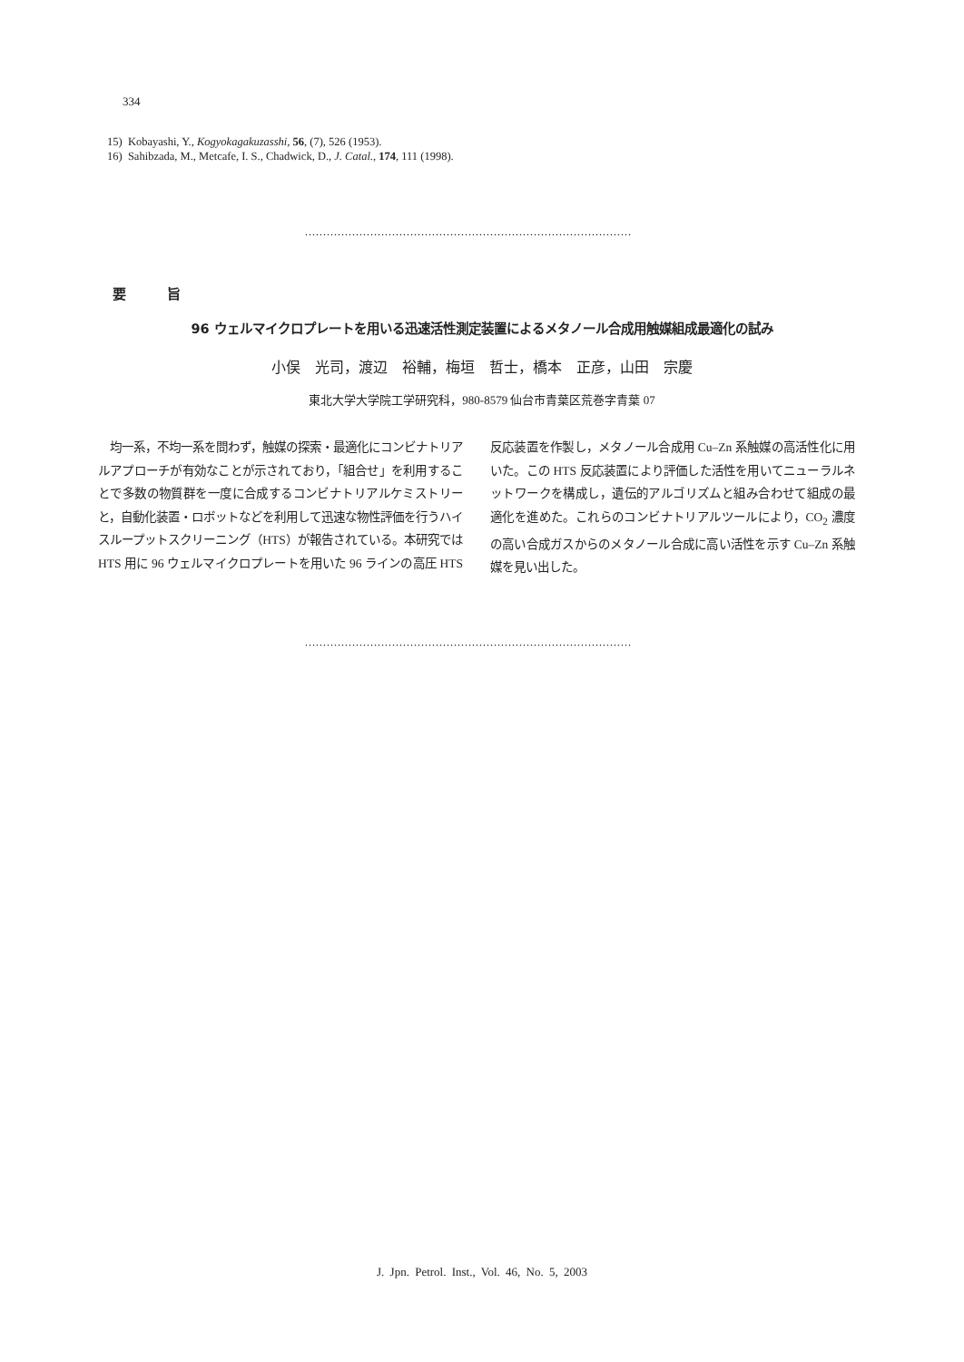334
15) Kobayashi, Y., Kogyokagakuzasshi, 56, (7), 526 (1953).
16) Sahibzada, M., Metcafe, I. S., Chadwick, D., J. Catal., 174, 111 (1998).
..........................................................................................
要 旨
96 ウェルマイクロプレートを用いる迅速活性測定装置によるメタノール合成用触媒組成最適化の試み
小俣　光司，渡辺　裕輔，梅垣　哲士，橋本　正彦，山田　宗慶
東北大学大学院工学研究科，980-8579 仙台市青葉区荒巻字青葉 07
　均一系，不均一系を問わず，触媒の探索・最適化にコンビナトリアルアプローチが有効なことが示されており，「組合せ」を利用することで多数の物質群を一度に合成するコンビナトリアルケミストリーと，自動化装置・ロボットなどを利用して迅速な物性評価を行うハイスループットスクリーニング（HTS）が報告されている。本研究では HTS 用に 96 ウェルマイクロプレートを用いた 96 ラインの高圧 HTS 反応装置を作製し，メタノール合成用 Cu–Zn 系触媒の高活性化に用いた。この HTS 反応装置により評価した活性を用いてニューラルネットワークを構成し，遺伝的アルゴリズムと組み合わせて組成の最適化を進めた。これらのコンビナトリアルツールにより，CO<sub>2</sub> 濃度の高い合成ガスからのメタノール合成に高い活性を示す Cu–Zn 系触媒を見い出した。
..........................................................................................
J. Jpn. Petrol. Inst., Vol. 46, No. 5, 2003